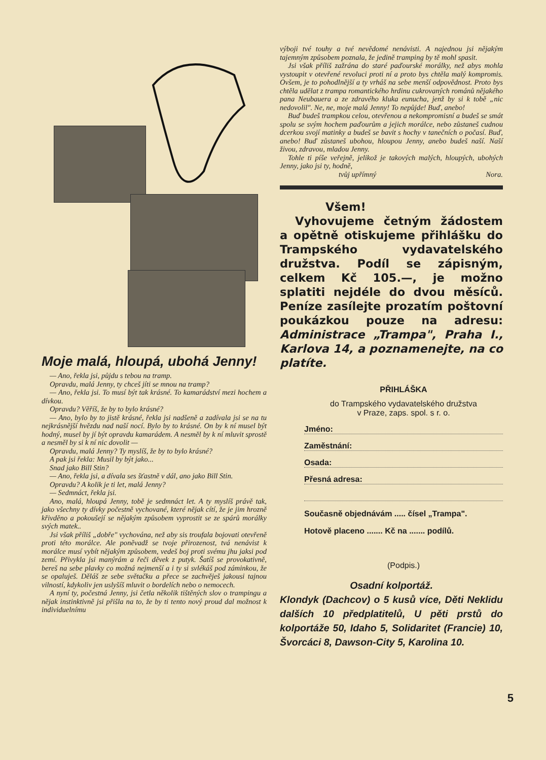Moje malá, hloupá, ubohá Jenny!
— Ano, řekla jsi, půjdu s tebou na tramp.
Opravdu, malá Jenny, ty chceš jíti se mnou na tramp?
— Ano, řekla jsi. To musí být tak krásné. To kamarádství mezi hochem a dívkou.
Opravdu? Věříš, že by to bylo krásné?
— Ano, bylo by to jistě krásné, řekla jsi nadšeně a zadívala jsi se na tu nejkrásnější hvězdu nad naší nocí. Bylo by to krásné. On by k ní musel být hodný, musel by jí být opravdu kamarádem. A nesměl by k ní mluvit sprostě a nesměl by si k ní nic dovolit —
Opravdu, malá Jenny? Ty myslíš, že by to bylo krásné?
A pak jsi řekla: Musil by být jako...
Snad jako Bill Stin?
— Ano, řekla jsi, a dívala ses šťastně v dál, ano jako Bill Stin.
Opravdu? A kolik je ti let, malá Jenny?
— Sedmnáct, řekla jsi.
Ano, malá, hloupá Jenny, tobě je sedmnáct let. A ty myslíš právě tak, jako všechny ty dívky počestně vychované, které nějak cítí, že je jim hrozně křivděno a pokoušejí se nějakým způsobem vyprostit se ze spárů morálky svých matek..
Jsi však příliš „dobře" vychována, než aby sis troufala bojovati otevřeně proti této morálce. Ale poněvadž se tvoje přirozenost, tvá nenávist k morálce musí vybít nějakým způsobem, vedeš boj proti svému jhu jaksi pod zemí. Přivykla jsi manýrám a řeči děvek z putyk. Šatíš se provokativně, bereš na sebe plavky co možná nejmenší a i ty si svlékáš pod záminkou, že se opaluješ. Děláš ze sebe světačku a přece se zachvěješ jakousi tajnou vilností, kdykoliv jen uslyšíš mluvit o bordelích nebo o nemocech.
A nyní ty, počestná Jenny, jsi četla několik tištěných slov o trampingu a nějak instinktivně jsi přišla na to, že by ti tento nový proud dal možnost k individuelnímu
výboji tvé touhy a tvé nevědomé nenávisti. A najednou jsi nějakým tajemným způsobem poznala, že jedině tramping by tě mohl spasit.
Jsi však příliš zažrána do staré paďourské morálky, než abys mohla vystoupit v otevřené revoluci proti ní a proto bys chtěla malý kompromis. Ovšem, je to pohodlnější a ty vrháš na sebe menší odpovědnost. Proto bys chtěla udělat z trampa romantického hrdinu cukrovaných románů nějakého pana Neubauera a ze zdravého kluka eunucha, jenž by si k tobě „nic nedovolil". Ne, ne, moje malá Jenny! To nepůjde! Buď, anebo!
Buď budeš trampkou celou, otevřenou a nekompromisní a budeš se smát spolu se svým hochem paďourům a jejich morálce, nebo zůstaneš cudnou dcerkou svojí matinky a budeš se bavit s hochy v tanečních o počasí. Buď, anebo! Buď zůstaneš ubohou, hloupou Jenny, anebo budeš naší. Naší živou, zdravou, mladou Jenny.
Tohle ti píše veřejně, jelikož je takových malých, hloupých, ubohých Jenny, jako jsi ty, hodně,
tvůj upřímný Nora.
Všem!
Vyhovujeme četným žádostem a opětně otiskujeme přihlášku do Trampského vydavatelského družstva. Podíl se zápisným, celkem Kč 105.—, je možno splatiti nejdéle do dvou měsíců. Peníze zasílejte prozatím poštovní poukázkou pouze na adresu: Administrace „Trampa", Praha I., Karlova 14, a poznamenejte, na co platíte.
PŘIHLÁŠKA
do Trampského vydavatelského družstva
v Praze, zaps. spol. s r. o.
Jméno:
Zaměstnání:
Osada:
Přesná adresa:
Současně objednávám ..... čísel „Trampa".
Hotově placeno ....... Kč na ....... podílů.
(Podpis.)
Osadní kolportáž.
Klondyk (Dachcov) o 5 kusů více, Děti Neklidu dalších 10 předplatitelů, U pěti prstů do kolportáže 50, Idaho 5, Solidaritet (Francie) 10, Švorcáci 8, Dawson-City 5, Karolina 10.
5